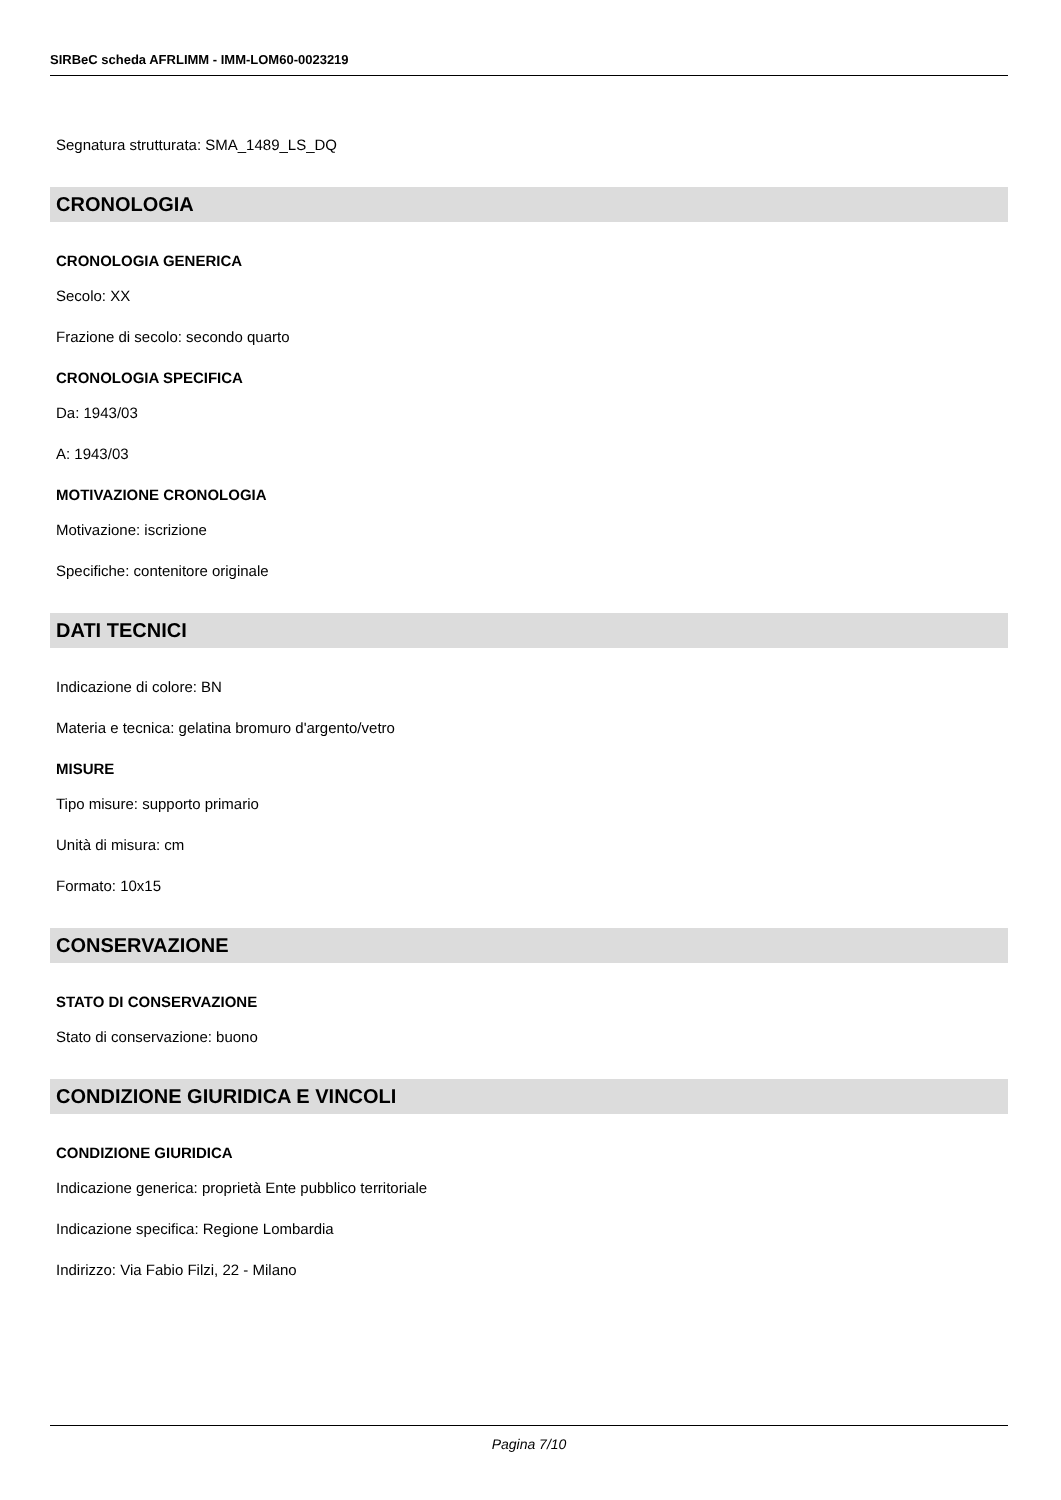SIRBeC scheda AFRLIMM - IMM-LOM60-0023219
Segnatura strutturata: SMA_1489_LS_DQ
CRONOLOGIA
CRONOLOGIA GENERICA
Secolo: XX
Frazione di secolo: secondo quarto
CRONOLOGIA SPECIFICA
Da: 1943/03
A: 1943/03
MOTIVAZIONE CRONOLOGIA
Motivazione: iscrizione
Specifiche: contenitore originale
DATI TECNICI
Indicazione di colore: BN
Materia e tecnica: gelatina bromuro d'argento/vetro
MISURE
Tipo misure: supporto primario
Unità di misura: cm
Formato: 10x15
CONSERVAZIONE
STATO DI CONSERVAZIONE
Stato di conservazione: buono
CONDIZIONE GIURIDICA E VINCOLI
CONDIZIONE GIURIDICA
Indicazione generica: proprietà Ente pubblico territoriale
Indicazione specifica: Regione Lombardia
Indirizzo: Via Fabio Filzi, 22 - Milano
Pagina 7/10